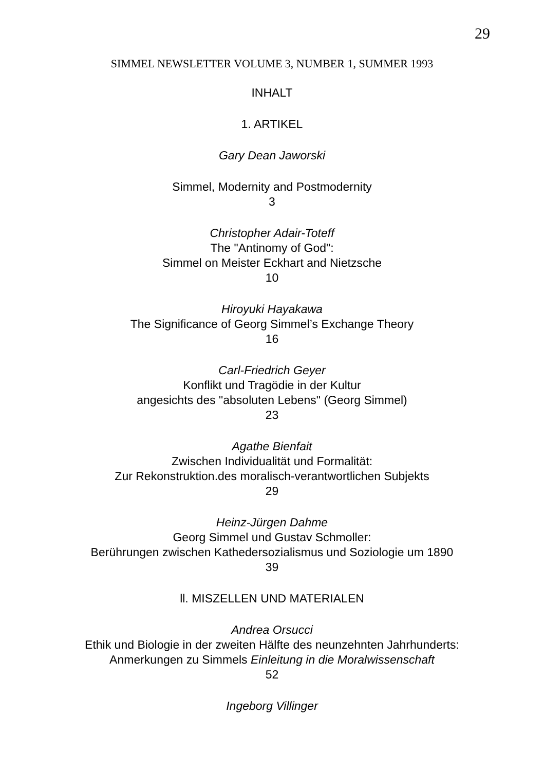29
SIMMEL NEWSLETTER VOLUME 3, NUMBER 1, SUMMER 1993
INHALT
1. ARTIKEL
Gary Dean Jaworski
Simmel, Modernity and Postmodernity
3
Christopher Adair-Toteff
The "Antinomy of God":
Simmel on Meister Eckhart and Nietzsche
10
Hiroyuki Hayakawa
The Significance of Georg Simmel’s Exchange Theory
16
Carl-Friedrich Geyer
Konflikt und Tragödie in der Kultur
angesichts des "absoluten Lebens" (Georg Simmel)
23
Agathe Bienfait
Zwischen Individualität und Formalität:
Zur Rekonstruktion.des moralisch-verantwortlichen Subjekts
29
Heinz-Jürgen Dahme
Georg Simmel und Gustav Schmoller:
Berührungen zwischen Kathedersozialismus und Soziologie um 1890
39
ll. MISZELLEN UND MATERIALEN
Andrea Orsucci
Ethik und Biologie in der zweiten Hälfte des neunzehnten Jahrhunderts:
Anmerkungen zu Simmels Einleitung in die Moralwissenschaft
52
Ingeborg Villinger